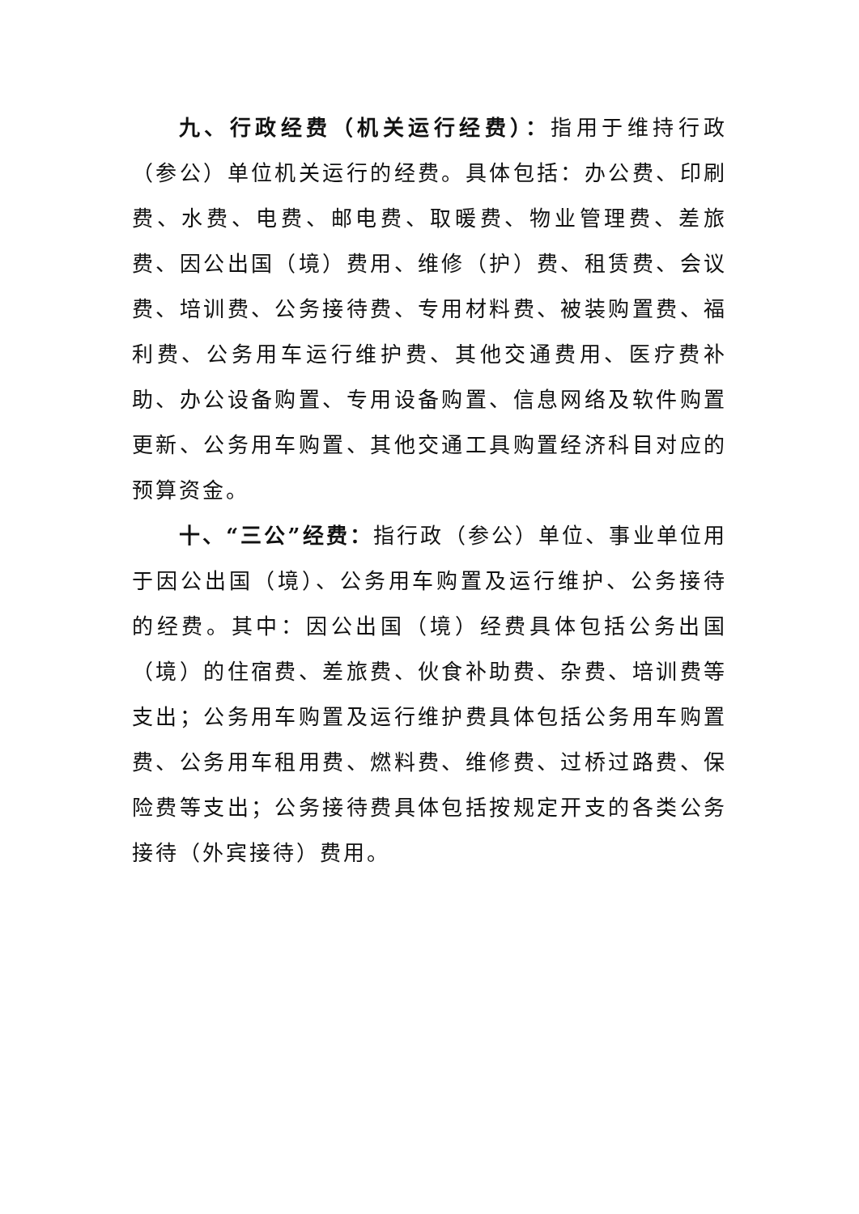九、行政经费（机关运行经费）：指用于维持行政（参公）单位机关运行的经费。具体包括：办公费、印刷费、水费、电费、邮电费、取暖费、物业管理费、差旅费、因公出国（境）费用、维修（护）费、租赁费、会议费、培训费、公务接待费、专用材料费、被装购置费、福利费、公务用车运行维护费、其他交通费用、医疗费补助、办公设备购置、专用设备购置、信息网络及软件购置更新、公务用车购置、其他交通工具购置经济科目对应的预算资金。
十、“三公”经费：指行政（参公）单位、事业单位用于因公出国（境）、公务用车购置及运行维护、公务接待的经费。其中：因公出国（境）经费具体包括公务出国（境）的住宿费、差旅费、伙食补助费、杂费、培训费等支出；公务用车购置及运行维护费具体包括公务用车购置费、公务用车租用费、燃料费、维修费、过桥过路费、保险费等支出；公务接待费具体包括按规定开支的各类公务接待（外宾接待）费用。